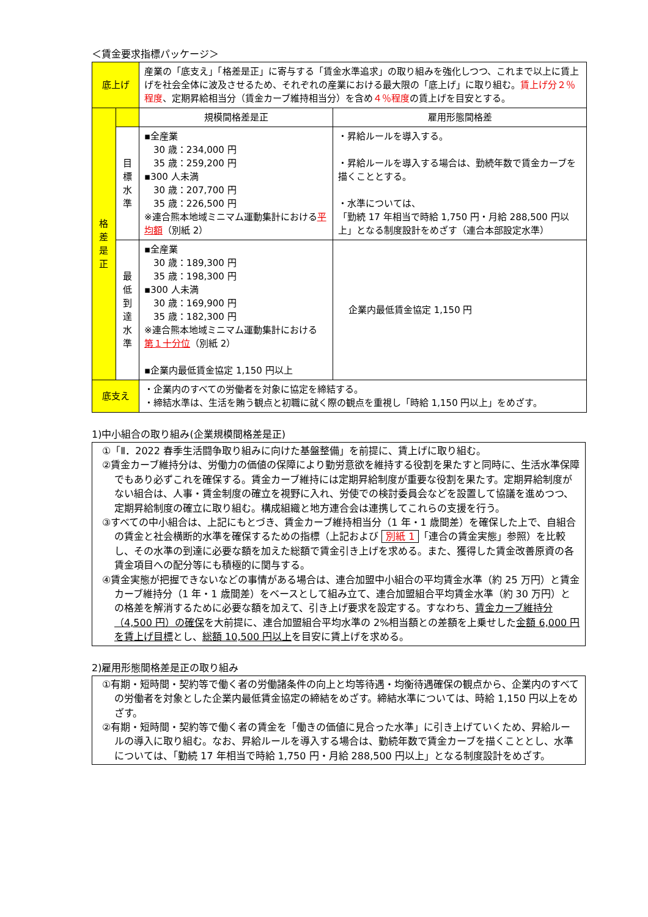＜賃金要求指標パッケージ＞
| 底上げ | | 産業の「底支え」「格差是正」に寄与する「賃金水準追求」の取り組みを強化しつつ、これまで以上に賃上げを社会全体に波及させるため、それぞれの産業における最大限の「底上げ」に取り組む。 賃上げ分２％程度 、定期昇給相当分（賃金カーブ維持相当分）を含め ４％程度 の賃上げを目安とする。 | |
| 格 差 是 正 | | 規模間格差是正 | 雇用形態間格差 |
| | 目 標 水 準 | ▪全産業 30 歳：234,000 円 35 歳：259,200 円 ▪300 人未満 30 歳：207,700 円 35 歳：226,500 円 ※連合熊本地域ミニマム運動集計における 平均額 （別紙 2） | ・昇給ルールを導入する。 ・昇給ルールを導入する場合は、勤続年数で賃金カーブを描くこととする。 ・水準については、 「勤続 17 年相当で時給 1,750 円・月給 288,500 円以上」となる制度設計をめざす（連合本部設定水準） |
| | 最 低 到 達 水 準 | ▪全産業 30 歳：189,300 円 35 歳：198,300 円 ▪300 人未満 30 歳：169,900 円 35 歳：182,300 円 ※連合熊本地域ミニマム運動集計における 第１十分位 （別紙 2） ▪企業内最低賃金協定 1,150 円以上 | 企業内最低賃金協定 1,150 円 |
| 底支え | | ・企業内のすべての労働者を対象に協定を締結する。 ・締結水準は、生活を賄う観点と初職に就く際の観点を重視し「時給 1,150 円以上」をめざす。 | |
1)中小組合の取り組み(企業規模間格差是正)
①「Ⅱ．2022 春季生活闘争取り組みに向けた基盤整備」を前提に、賃上げに取り組む。
②賃金カーブ維持分は、労働力の価値の保障により勤労意欲を維持する役割を果たすと同時に、生活水準保障でもあり必ずこれを確保する。賃金カーブ維持には定期昇給制度が重要な役割を果たす。定期昇給制度がない組合は、人事・賃金制度の確立を視野に入れ、労使での検討委員会などを設置して協議を進めつつ、定期昇給制度の確立に取り組む。構成組織と地方連合会は連携してこれらの支援を行う。
③すべての中小組合は、上記にもとづき、賃金カーブ維持相当分（1 年・1 歳間差）を確保した上で、自組合の賃金と社会横断的水準を確保するための指標（上記および 別紙 1 「連合の賃金実態」参照）を比較し、その水準の到達に必要な額を加えた総額で賃金引き上げを求める。また、獲得した賃金改善原資の各賃金項目への配分等にも積極的に関与する。
④賃金実態が把握できないなどの事情がある場合は、連合加盟中小組合の平均賃金水準（約 25 万円）と賃金カーブ維持分（1 年・1 歳間差）をベースとして組み立て、連合加盟組合平均賃金水準（約 30 万円）との格差を解消するために必要な額を加えて、引き上げ要求を設定する。すなわち、賃金カーブ維持分（4,500 円）の確保を大前提に、連合加盟組合平均水準の 2%相当額との差額を上乗せした金額 6,000 円を賃上げ目標とし、総額 10,500 円以上を目安に賃上げを求める。
2)雇用形態間格差是正の取り組み
①有期・短時間・契約等で働く者の労働諸条件の向上と均等待遇・均衡待遇確保の観点から、企業内のすべての労働者を対象とした企業内最低賃金協定の締結をめざす。締結水準については、時給 1,150 円以上をめざす。
②有期・短時間・契約等で働く者の賃金を「働きの価値に見合った水準」に引き上げていくため、昇給ルールの導入に取り組む。なお、昇給ルールを導入する場合は、勤続年数で賃金カーブを描くこととし、水準については、「勤続 17 年相当で時給 1,750 円・月給 288,500 円以上」となる制度設計をめざす。